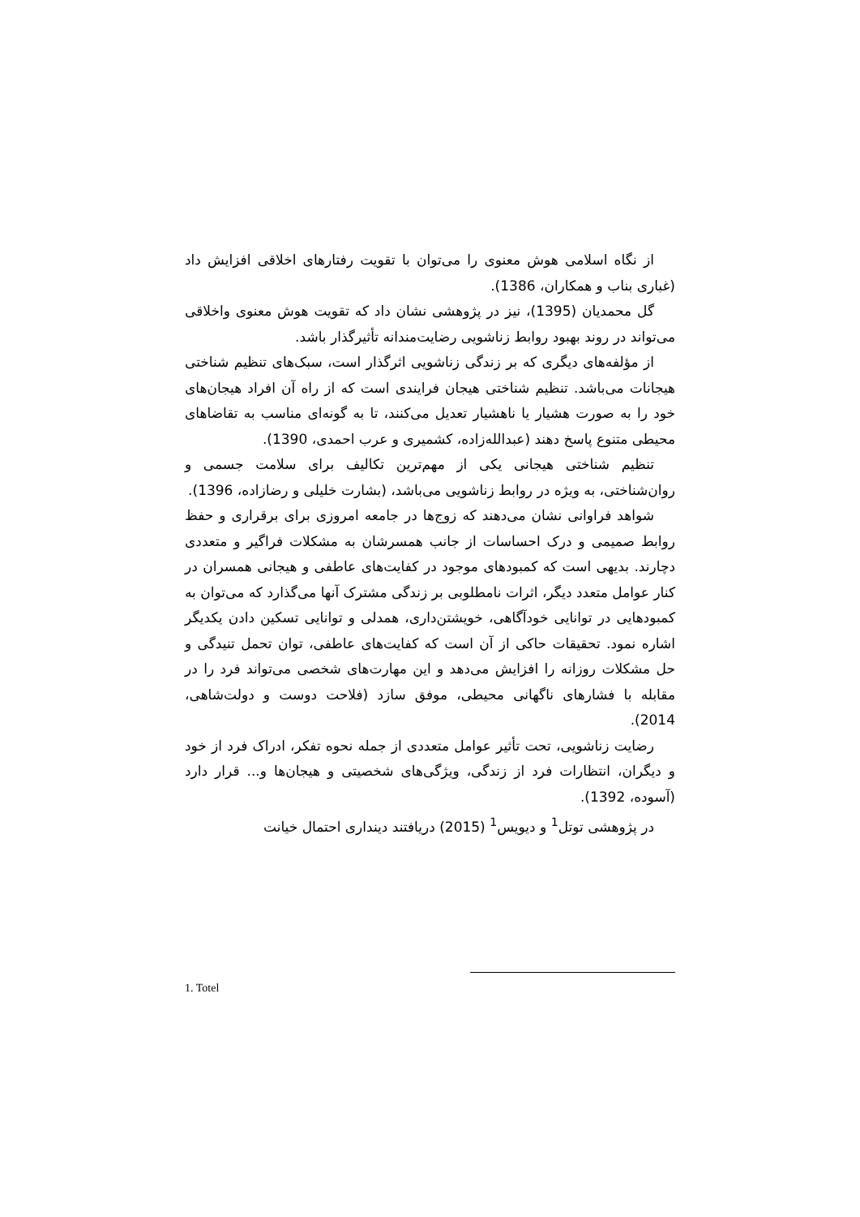از نگاه اسلامی هوش معنوی را می‌توان با تقویت رفتارهای اخلاقی افزایش داد (غباری بناب و همکاران، 1386).
گل محمدیان (1395)، نیز در پژوهشی نشان داد که تقویت هوش معنوی واخلاقی می‌تواند در روند بهبود روابط زناشویی رضایت‌مندانه تأثیرگذار باشد.
از مؤلفه‌های دیگری که بر زندگی زناشویی اثرگذار است، سبک‌های تنظیم شناختی هیجانات می‌باشد. تنظیم شناختی هیجان فرایندی است که از راه آن افراد هیجان‌های خود را به صورت هشیار یا ناهشیار تعدیل می‌کنند، تا به گونه‌ای مناسب به تقاضاهای محیطی متنوع پاسخ دهند (عبدالله‌زاده، کشمیری و عرب احمدی، 1390).
تنظیم شناختی هیجانی یکی از مهم‌ترین تکالیف برای سلامت جسمی و روان‌شناختی، به ویژه در روابط زناشویی می‌باشد، (بشارت خلیلی و رضازاده، 1396).
شواهد فراوانی نشان می‌دهند که زوج‌ها در جامعه امروزی برای برقراری و حفظ روابط صمیمی و درک احساسات از جانب همسرشان به مشکلات فراگیر و متعددی دچارند. بدیهی است که کمبودهای موجود در کفایت‌های عاطفی و هیجانی همسران در کنار عوامل متعدد دیگر، اثرات نامطلوبی بر زندگی مشترک آنها می‌گذارد که می‌توان به کمبودهایی در توانایی خودآگاهی، خویشتن‌داری، همدلی و توانایی تسکین دادن یکدیگر اشاره نمود. تحقیقات حاکی از آن است که کفایت‌های عاطفی، توان تحمل تنیدگی و حل مشکلات روزانه را افزایش می‌دهد و این مهارت‌های شخصی می‌تواند فرد را در مقابله با فشارهای ناگهانی محیطی، موفق سازد (فلاحت دوست و دولت‌شاهی، 2014).
رضایت زناشویی، تحت تأثیر عوامل متعددی از جمله نحوه تفکر، ادراک فرد از خود و دیگران، انتظارات فرد از زندگی، ویژگی‌های شخصیتی و هیجان‌ها و... قرار دارد (آسوده، 1392).
در پژوهشی توتل<sup>1</sup> و دیویس<sup>1</sup> (2015) دریافتند دینداری احتمال خیانت
1. Totel